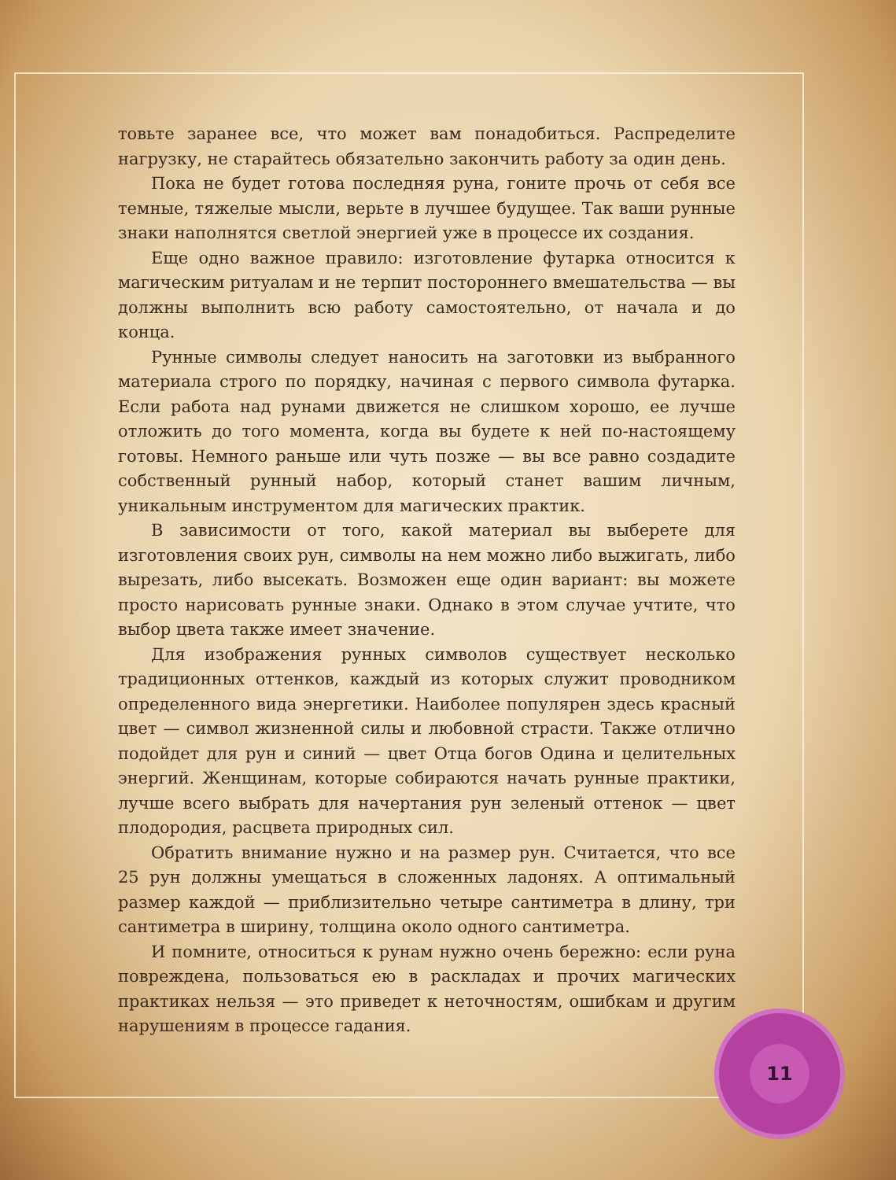товьте заранее все, что может вам понадобиться. Распределите нагрузку, не старайтесь обязательно закончить работу за один день.
Пока не будет готова последняя руна, гоните прочь от себя все темные, тяжелые мысли, верьте в лучшее будущее. Так ваши рунные знаки наполнятся светлой энергией уже в процессе их создания.
Еще одно важное правило: изготовление футарка относится к магическим ритуалам и не терпит постороннего вмешательства — вы должны выполнить всю работу самостоятельно, от начала и до конца.
Рунные символы следует наносить на заготовки из выбранного материала строго по порядку, начиная с первого символа футарка. Если работа над рунами движется не слишком хорошо, ее лучше отложить до того момента, когда вы будете к ней по-настоящему готовы. Немного раньше или чуть позже — вы все равно создадите собственный рунный набор, который станет вашим личным, уникальным инструментом для магических практик.
В зависимости от того, какой материал вы выберете для изготовления своих рун, символы на нем можно либо выжигать, либо вырезать, либо высекать. Возможен еще один вариант: вы можете просто нарисовать рунные знаки. Однако в этом случае учтите, что выбор цвета также имеет значение.
Для изображения рунных символов существует несколько традиционных оттенков, каждый из которых служит проводником определенного вида энергетики. Наиболее популярен здесь красный цвет — символ жизненной силы и любовной страсти. Также отлично подойдет для рун и синий — цвет Отца богов Одина и целительных энергий. Женщинам, которые собираются начать рунные практики, лучше всего выбрать для начертания рун зеленый оттенок — цвет плодородия, расцвета природных сил.
Обратить внимание нужно и на размер рун. Считается, что все 25 рун должны умещаться в сложенных ладонях. А оптимальный размер каждой — приблизительно четыре сантиметра в длину, три сантиметра в ширину, толщина около одного сантиметра.
И помните, относиться к рунам нужно очень бережно: если руна повреждена, пользоваться ею в раскладах и прочих магических практиках нельзя — это приведет к неточностям, ошибкам и другим нарушениям в процессе гадания.
11